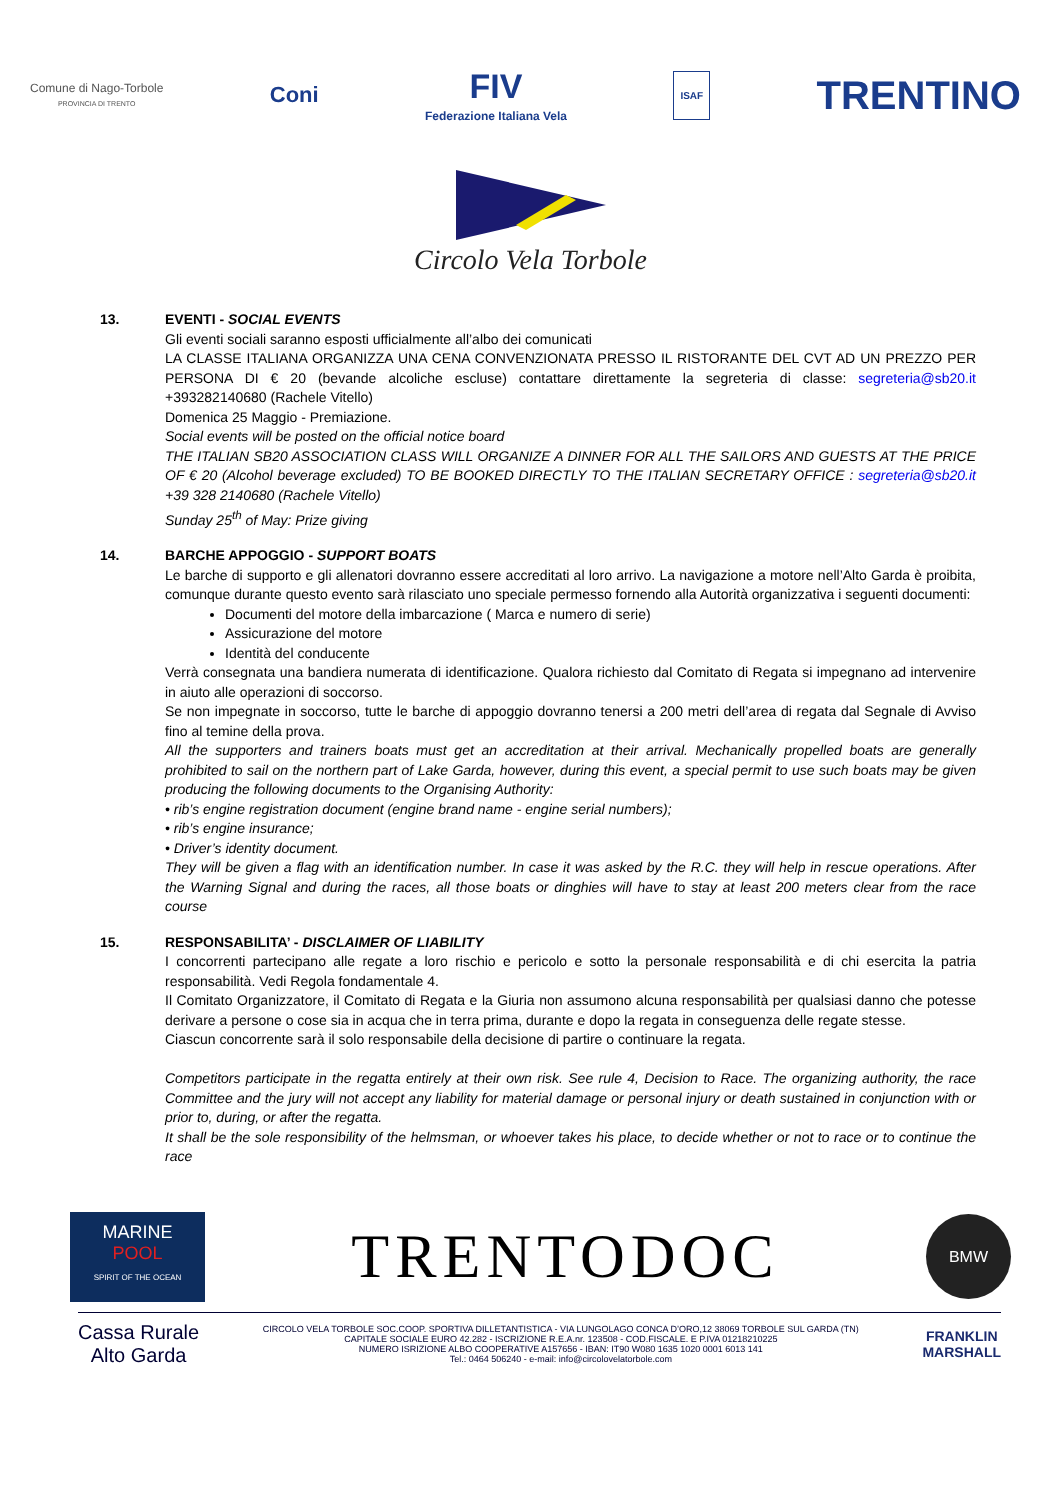Comune di Nago-Torbole
PROVINCIA DI TRENTO
Coni
FIV
Federazione Italiana Vela
ISAF
TRENTINO
Circolo Vela Torbole
13. EVENTI - SOCIAL EVENTS
Gli eventi sociali saranno esposti ufficialmente all’albo dei comunicati
LA CLASSE ITALIANA ORGANIZZA UNA CENA CONVENZIONATA PRESSO IL RISTORANTE DEL CVT AD UN PREZZO PER PERSONA DI € 20 (bevande alcoliche escluse) contattare direttamente la segreteria di classe: segreteria@sb20.it +393282140680 (Rachele Vitello)
Domenica 25 Maggio - Premiazione.
Social events will be posted on the official notice board
THE ITALIAN SB20 ASSOCIATION CLASS WILL ORGANIZE A DINNER FOR ALL THE SAILORS AND GUESTS AT THE PRICE OF € 20 (Alcohol beverage excluded) TO BE BOOKED DIRECTLY TO THE ITALIAN SECRETARY OFFICE : segreteria@sb20.it +39 328 2140680 (Rachele Vitello)
Sunday 25<sup>th</sup> of May: Prize giving
14. BARCHE APPOGGIO - SUPPORT BOATS
Le barche di supporto e gli allenatori dovranno essere accreditati al loro arrivo. La navigazione a motore nell’Alto Garda è proibita, comunque durante questo evento sarà rilasciato uno speciale permesso fornendo alla Autorità organizzativa i seguenti documenti:
Documenti del motore della imbarcazione ( Marca e numero di serie)
Assicurazione del motore
Identità del conducente
Verrà consegnata una bandiera numerata di identificazione. Qualora richiesto dal Comitato di Regata si impegnano ad intervenire in aiuto alle operazioni di soccorso.
Se non impegnate in soccorso, tutte le barche di appoggio dovranno tenersi a 200 metri dell’area di regata dal Segnale di Avviso fino al temine della prova.
All the supporters and trainers boats must get an accreditation at their arrival. Mechanically propelled boats are generally prohibited to sail on the northern part of Lake Garda, however, during this event, a special permit to use such boats may be given producing the following documents to the Organising Authority:
• rib’s engine registration document (engine brand name - engine serial numbers);
• rib’s engine insurance;
• Driver’s identity document.
They will be given a flag with an identification number. In case it was asked by the R.C. they will help in rescue operations. After the Warning Signal and during the races, all those boats or dinghies will have to stay at least 200 meters clear from the race course
15. RESPONSABILITA’ - DISCLAIMER OF LIABILITY
I concorrenti partecipano alle regate a loro rischio e pericolo e sotto la personale responsabilità e di chi esercita la patria responsabilità. Vedi Regola fondamentale 4.
Il Comitato Organizzatore, il Comitato di Regata e la Giuria non assumono alcuna responsabilità per qualsiasi danno che potesse derivare a persone o cose sia in acqua che in terra prima, durante e dopo la regata in conseguenza delle regate stesse.
Ciascun concorrente sarà il solo responsabile della decisione di partire o continuare la regata.
Competitors participate in the regatta entirely at their own risk. See rule 4, Decision to Race. The organizing authority, the race Committee and the jury will not accept any liability for material damage or personal injury or death sustained in conjunction with or prior to, during, or after the regatta.
It shall be the sole responsibility of the helmsman, or whoever takes his place, to decide whether or not to race or to continue the race
MARINE
POOL
SPIRIT OF THE OCEAN
TRENTODOC
BMW
Cassa Rurale
Alto Garda
CIRCOLO VELA TORBOLE SOC.COOP. SPORTIVA DILLETANTISTICA - VIA LUNGOLAGO CONCA D’ORO,12 38069 TORBOLE SUL GARDA (TN)
CAPITALE SOCIALE EURO 42.282 - ISCRIZIONE R.E.A.nr. 123508 - COD.FISCALE. E P.IVA 01218210225
NUMERO ISRIZIONE ALBO COOPERATIVE A157656 - IBAN: IT90 W080 1635 1020 0001 6013 141
Tel.: 0464 506240 - e-mail: info@circolovelatorbole.com
FRANKLIN
MARSHALL